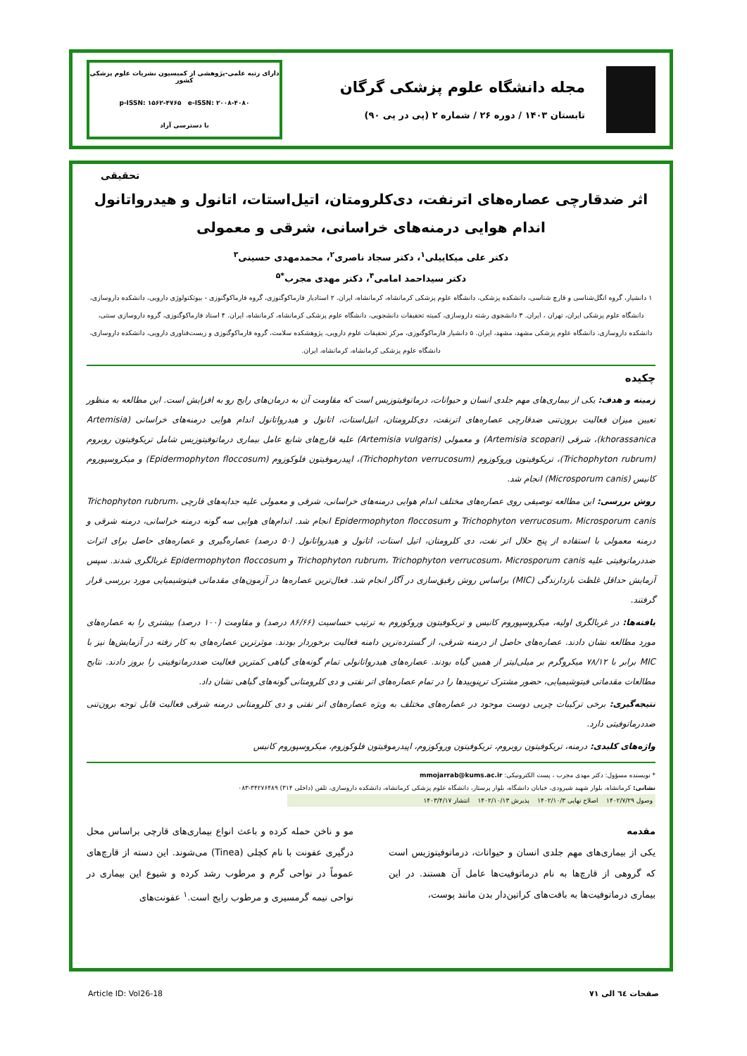مجله دانشگاه علوم پزشکی گرگان
تابستان ۱۴۰۳ / دوره ۲۶ / شماره ۲ (پی در پی ۹۰)
دارای رتبه علمی-پژوهشی از کمیسیون نشریات علوم پزشکی کشور
p-ISSN: ۱۵۶۲-۴۷۶۵ e-ISSN: ۲۰۰۸-۴۰۸۰
با دسترسی آزاد
تحقیقی
اثر ضدقارچی عصاره‌های اترنفت، دی‌کلرومتان، اتیل‌استات، اتانول و هیدرواتانول
اندام هوایی درمنه‌های خراسانی، شرقی و معمولی
دکتر علی میکاییلی<sup>۱</sup>، دکتر سجاد ناصری<sup>۲</sup>، محمدمهدی حسینی<sup>۳</sup>
دکتر سیداحمد امامی<sup>۴</sup>، دکتر مهدی مجرب<sup>*۵</sup>
۱ دانشیار، گروه انگل‌شناسی و قارچ شناسی، دانشکده پزشکی، دانشگاه علوم پزشکی کرمانشاه، کرمانشاه، ایران. ۲ استادیار فارماکوگنوزی، گروه فارماکوگنوزی - بیوتکنولوژی دارویی، دانشکده داروسازی، دانشگاه علوم پزشکی ایران، تهران ، ایران. ۳ دانشجوی رشته داروسازی، کمیته تحقیقات دانشجویی، دانشگاه علوم پزشکی کرمانشاه، کرمانشاه، ایران. ۴ استاد فارماکوگنوزی، گروه داروسازی سنتی، دانشکده داروسازی، دانشگاه علوم پزشکی مشهد، مشهد، ایران. ۵ دانشیار فارماکوگنوزی، مرکز تحقیقات علوم دارویی، پژوهشکده سلامت، گروه فارماکوگنوزی و زیست‌فناوری دارویی، دانشکده داروسازی، دانشگاه علوم پزشکی کرمانشاه، کرمانشاه، ایران.
چکیده
زمینه و هدف: یکی از بیماری‌های مهم جلدی انسان و حیوانات، درماتوفیتوزیس است که مقاومت آن به درمان‌های رایج رو به افزایش است. این مطالعه به منظور تعیین میزان فعالیت برون‌تنی ضدقارچی عصاره‌های اترنفت، دی‌کلرومتان، اتیل‌استات، اتانول و هیدرواتانول اندام هوایی درمنه‌های خراسانی (Artemisia khorassanica)، شرقی (Artemisia scopari) و معمولی (Artemisia vulgaris) علیه قارچ‌های شایع عامل بیماری درماتوفیتوزیس شامل تریکوفیتون روبروم (Trichophyton rubrum)، تریکوفیتون وروکوزوم (Trichophyton verrucosum)، اپیدرموفیتون فلوکوزوم (Epidermophyton floccosum) و میکروسپوروم کانیس (Microsporum canis) انجام شد.
روش بررسی: این مطالعه توصیفی روی عصاره‌های مختلف اندام هوایی درمنه‌های خراسانی، شرقی و معمولی علیه جدایه‌های قارچی Trichophyton rubrum، Trichophyton verrucosum، Microsporum canis و Epidermophyton floccosum انجام شد. اندام‌های هوایی سه گونه درمنه خراسانی، درمنه شرقی و درمنه معمولی با استفاده از پنج حلال اتر نفت، دی کلرومتان، اتیل استات، اتانول و هیدرواتانول (۵۰ درصد) عصاره‌گیری و عصاره‌های حاصل برای اثرات ضددرماتوفیتی علیه Trichophyton rubrum، Trichophyton verrucosum، Microsporum canis و Epidermophyton floccosum غربالگری شدند. سپس آزمایش حداقل غلظت بازدارندگی (MIC) براساس روش رقیق‌سازی در آگار انجام شد. فعال‌ترین عصاره‌ها در آزمون‌های مقدماتی فیتوشیمیایی مورد بررسی قرار گرفتند.
یافته‌ها: در غربالگری اولیه، میکروسپوروم کانیس و تریکوفیتون وروکوزوم به ترتیب حساسیت (۸۶/۶۶ درصد) و مقاومت (۱۰۰ درصد) بیشتری را به عصاره‌های مورد مطالعه نشان دادند. عصاره‌های حاصل از درمنه شرقی، از گسترده‌ترین دامنه فعالیت برخوردار بودند. موثرترین عصاره‌های به کار رفته در آزمایش‌ها نیز با MIC برابر با ۷۸/۱۲ میکروگرم بر میلی‌لیتر از همین گیاه بودند. عصاره‌های هیدرواتانولی تمام گونه‌های گیاهی کمترین فعالیت ضددرماتوفیتی را بروز دادند. نتایج مطالعات مقدماتی فیتوشیمیایی، حضور مشترک ترپنوییدها را در تمام عصاره‌های اتر نفتی و دی کلرومتانی گونه‌های گیاهی نشان داد.
نتیجه‌گیری: برخی ترکیبات چربی دوست موجود در عصاره‌های مختلف به ویژه عصاره‌های اتر نفتی و دی کلرومتانی درمنه شرقی فعالیت قابل توجه برون‌تنی ضددرماتوفیتی دارد.
واژه‌های کلیدی: درمنه، تریکوفیتون روبروم، تریکوفیتون وروکوزوم، اپیدرموفیتون فلوکوزوم، میکروسپوروم کانیس
* نویسنده مسؤول: دکتر مهدی مجرب ، پست الکترونیکی: mmojarrab@kums.ac.ir
نشانی: کرمانشاه، بلوار شهید شیرودی، خیابان دانشگاه، بلوار پرستار، دانشگاه علوم پزشکی کرمانشاه، دانشکده داروسازی، تلفن (داخلی ۳۱۴) ۳۴۲۷۶۴۸۹-۰۸۳
وصول ۱۴۰۲/۷/۲۹ اصلاح نهایی ۱۴۰۲/۱۰/۳ پذیرش ۱۴۰۲/۱۰/۱۳ انتشار ۱۴۰۳/۴/۱۷
مقدمه
یکی از بیماری‌های مهم جلدی انسان و حیوانات، درماتوفیتوزیس است که گروهی از قارچ‌ها به نام درماتوفیت‌ها عامل آن هستند. در این بیماری درماتوفیت‌ها به بافت‌های کراتین‌دار بدن مانند پوست،
مو و ناخن حمله کرده و باعث انواع بیماری‌های قارچی براساس محل درگیری عفونت با نام کچلی (Tinea) می‌شوند. این دسته از قارچ‌های عموماً در نواحی گرم و مرطوب رشد کرده و شیوع این بیماری در نواحی نیمه گرمسیری و مرطوب رایج است.<sup>۱</sup> عفونت‌های
صفحات ٦٤ الی ٧١ Article ID: Vol26-18